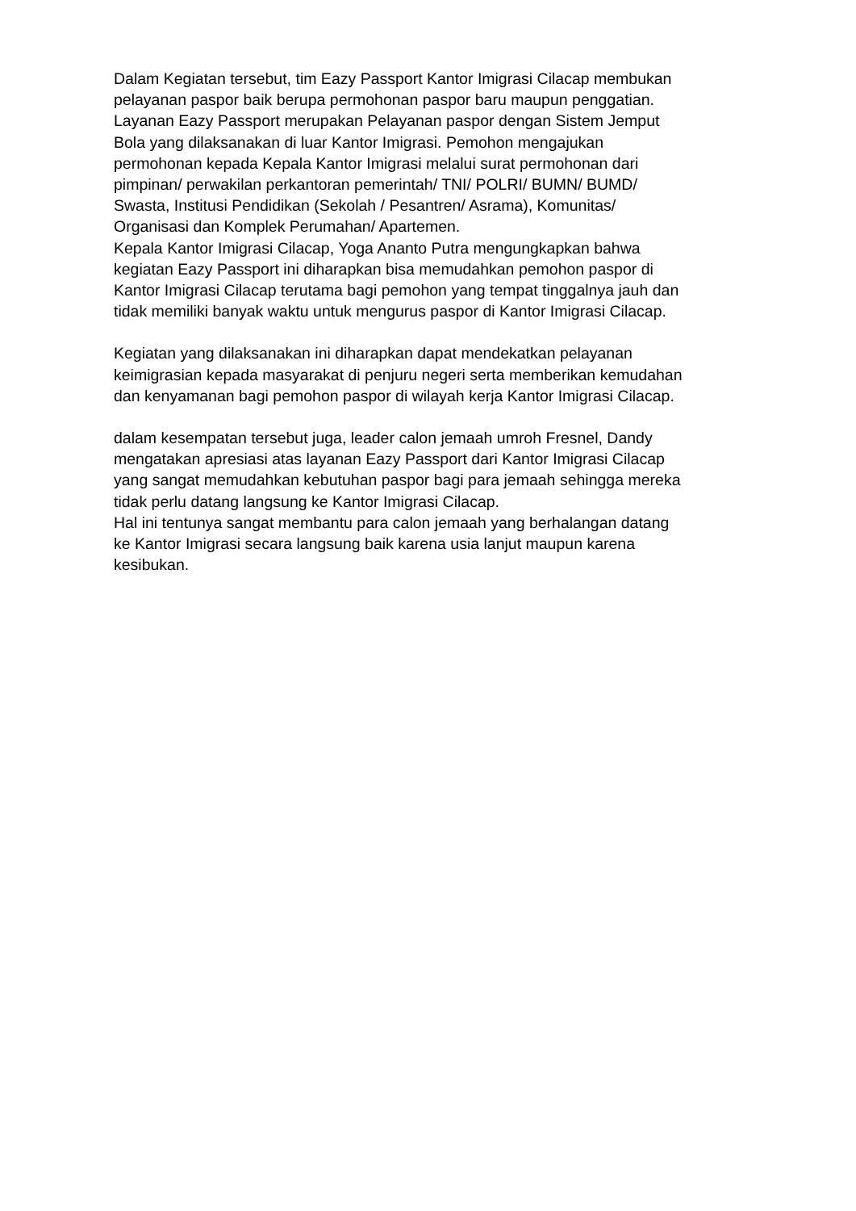Dalam Kegiatan tersebut, tim Eazy Passport Kantor Imigrasi Cilacap membukan
pelayanan paspor baik berupa permohonan paspor baru maupun penggatian.
Layanan Eazy Passport merupakan Pelayanan paspor dengan Sistem Jemput
Bola yang dilaksanakan di luar Kantor Imigrasi. Pemohon mengajukan
permohonan kepada Kepala Kantor Imigrasi melalui surat permohonan dari
pimpinan/ perwakilan perkantoran pemerintah/ TNI/ POLRI/ BUMN/ BUMD/
Swasta, Institusi Pendidikan (Sekolah / Pesantren/ Asrama), Komunitas/
Organisasi dan Komplek Perumahan/ Apartemen.
Kepala Kantor Imigrasi Cilacap, Yoga Ananto Putra mengungkapkan bahwa
kegiatan Eazy Passport ini diharapkan bisa memudahkan pemohon paspor di
Kantor Imigrasi Cilacap terutama bagi pemohon yang tempat tinggalnya jauh dan
tidak memiliki banyak waktu untuk mengurus paspor di Kantor Imigrasi Cilacap.
Kegiatan yang dilaksanakan ini diharapkan dapat mendekatkan pelayanan
keimigrasian kepada masyarakat di penjuru negeri serta memberikan kemudahan
dan kenyamanan bagi pemohon paspor di wilayah kerja Kantor Imigrasi Cilacap.
dalam kesempatan tersebut juga, leader calon jemaah umroh Fresnel, Dandy
mengatakan apresiasi atas layanan Eazy Passport dari Kantor Imigrasi Cilacap
yang sangat memudahkan kebutuhan paspor bagi para jemaah sehingga mereka
tidak perlu datang langsung ke Kantor Imigrasi Cilacap.
Hal ini tentunya sangat membantu para calon jemaah yang berhalangan datang
ke Kantor Imigrasi secara langsung baik karena usia lanjut maupun karena
kesibukan.